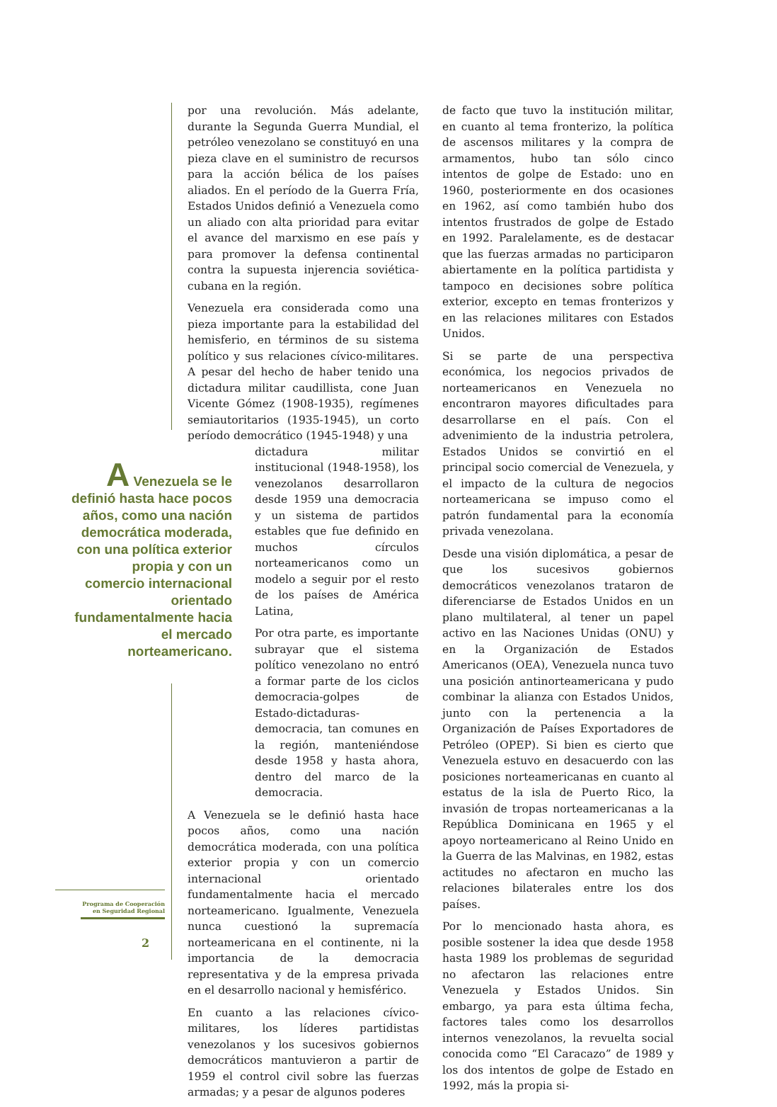A Venezuela se le definió hasta hace pocos años, como una nación democrática moderada, con una política exterior propia y con un comercio internacional orientado fundamentalmente hacia el mercado norteamericano.
Programa de Cooperación
en Seguridad Regional
2
por una revolución. Más adelante, durante la Segunda Guerra Mundial, el petróleo venezolano se constituyó en una pieza clave en el suministro de recursos para la acción bélica de los países aliados. En el período de la Guerra Fría, Estados Unidos definió a Venezuela como un aliado con alta prioridad para evitar el avance del marxismo en ese país y para promover la defensa continental contra la supuesta injerencia soviética-cubana en la región.
Venezuela era considerada como una pieza importante para la estabilidad del hemisferio, en términos de su sistema político y sus relaciones cívico-militares. A pesar del hecho de haber tenido una dictadura militar caudillista, cone Juan Vicente Gómez (1908-1935), regímenes semiautoritarios (1935-1945), un corto período democrático (1945-1948) y una
dictadura militar institucional (1948-1958), los venezolanos desarrollaron desde 1959 una democracia y un sistema de partidos estables que fue definido en muchos círculos norteamericanos como un modelo a seguir por el resto de los países de América Latina,
Por otra parte, es importante subrayar que el sistema político venezolano no entró a formar parte de los ciclos democracia-golpes de Estado-dictaduras-democracia, tan comunes en la región, manteniéndose desde 1958 y hasta ahora, dentro del marco de la democracia.
A Venezuela se le definió hasta hace pocos años, como una nación democrática moderada, con una política exterior propia y con un comercio internacional orientado fundamentalmente hacia el mercado norteamericano. Igualmente, Venezuela nunca cuestionó la supremacía norteamericana en el continente, ni la importancia de la democracia representativa y de la empresa privada en el desarrollo nacional y hemisférico.
En cuanto a las relaciones cívico-militares, los líderes partidistas venezolanos y los sucesivos gobiernos democráticos mantuvieron a partir de 1959 el control civil sobre las fuerzas armadas; y a pesar de algunos poderes
de facto que tuvo la institución militar, en cuanto al tema fronterizo, la política de ascensos militares y la compra de armamentos, hubo tan sólo cinco intentos de golpe de Estado: uno en 1960, posteriormente en dos ocasiones en 1962, así como también hubo dos intentos frustrados de golpe de Estado en 1992. Paralelamente, es de destacar que las fuerzas armadas no participaron abiertamente en la política partidista y tampoco en decisiones sobre política exterior, excepto en temas fronterizos y en las relaciones militares con Estados Unidos.
Si se parte de una perspectiva económica, los negocios privados de norteamericanos en Venezuela no encontraron mayores dificultades para desarrollarse en el país. Con el advenimiento de la industria petrolera, Estados Unidos se convirtió en el principal socio comercial de Venezuela, y el impacto de la cultura de negocios norteamericana se impuso como el patrón fundamental para la economía privada venezolana.
Desde una visión diplomática, a pesar de que los sucesivos gobiernos democráticos venezolanos trataron de diferenciarse de Estados Unidos en un plano multilateral, al tener un papel activo en las Naciones Unidas (ONU) y en la Organización de Estados Americanos (OEA), Venezuela nunca tuvo una posición antinorteamericana y pudo combinar la alianza con Estados Unidos, junto con la pertenencia a la Organización de Países Exportadores de Petróleo (OPEP). Si bien es cierto que Venezuela estuvo en desacuerdo con las posiciones norteamericanas en cuanto al estatus de la isla de Puerto Rico, la invasión de tropas norteamericanas a la República Dominicana en 1965 y el apoyo norteamericano al Reino Unido en la Guerra de las Malvinas, en 1982, estas actitudes no afectaron en mucho las relaciones bilaterales entre los dos países.
Por lo mencionado hasta ahora, es posible sostener la idea que desde 1958 hasta 1989 los problemas de seguridad no afectaron las relaciones entre Venezuela y Estados Unidos. Sin embargo, ya para esta última fecha, factores tales como los desarrollos internos venezolanos, la revuelta social conocida como “El Caracazo” de 1989 y los dos intentos de golpe de Estado en 1992, más la propia si-